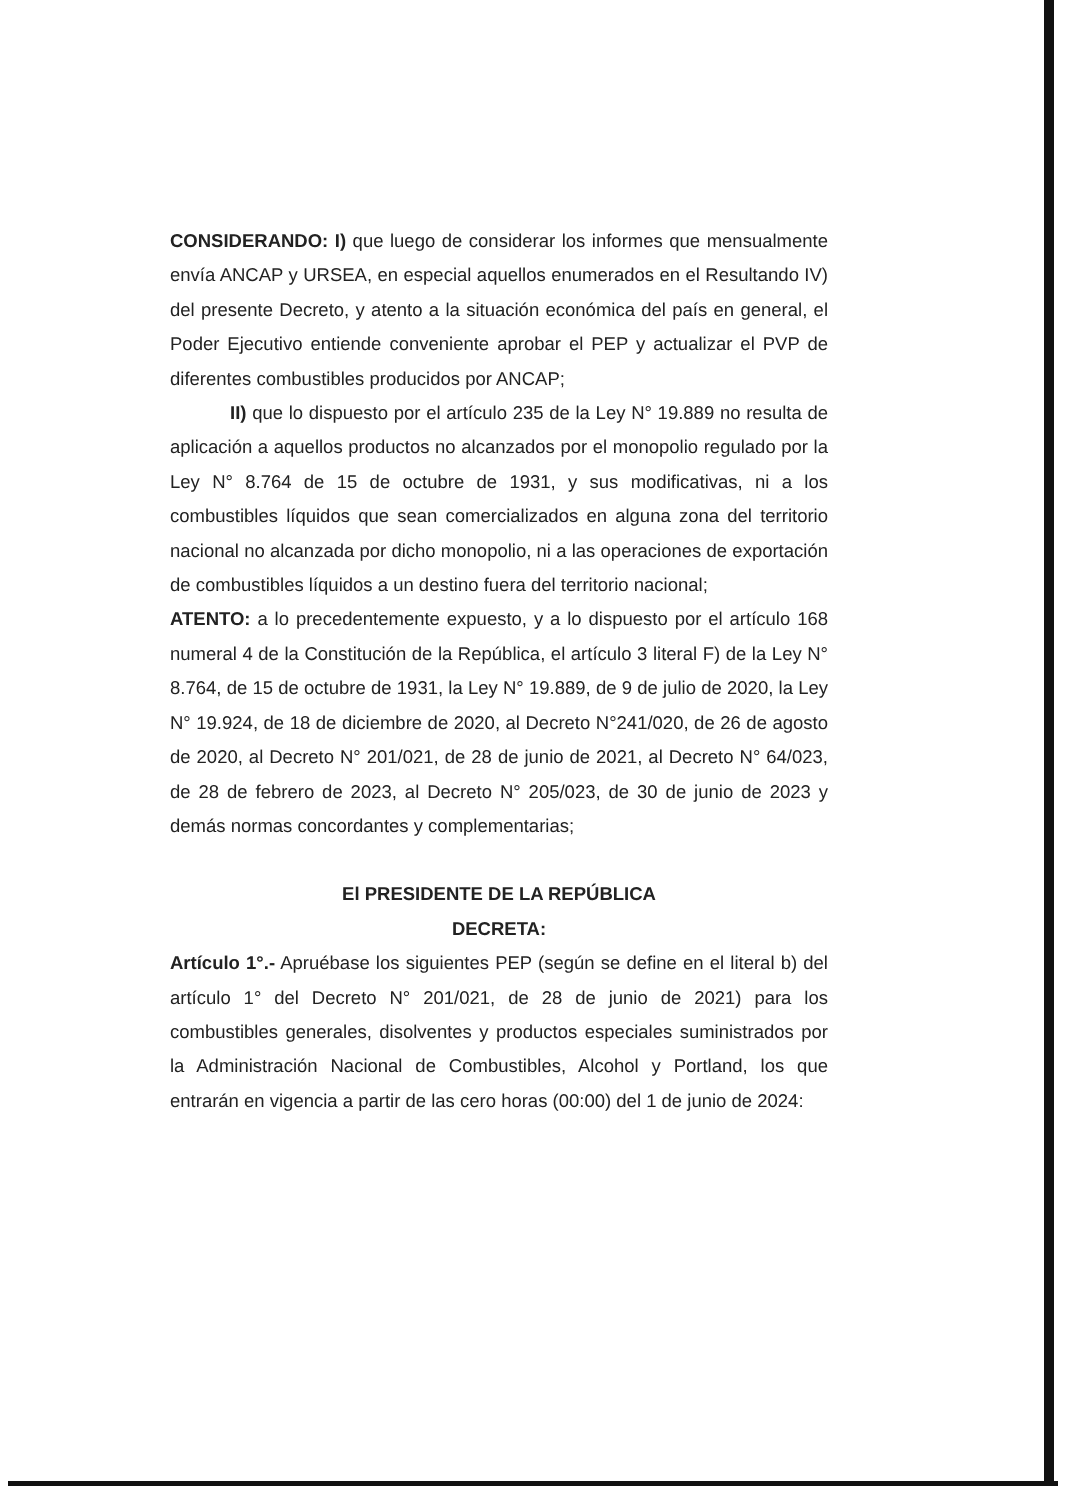CONSIDERANDO: I) que luego de considerar los informes que mensualmente envía ANCAP y URSEA, en especial aquellos enumerados en el Resultando IV) del presente Decreto, y atento a la situación económica del país en general, el Poder Ejecutivo entiende conveniente aprobar el PEP y actualizar el PVP de diferentes combustibles producidos por ANCAP;
II) que lo dispuesto por el artículo 235 de la Ley N° 19.889 no resulta de aplicación a aquellos productos no alcanzados por el monopolio regulado por la Ley N° 8.764 de 15 de octubre de 1931, y sus modificativas, ni a los combustibles líquidos que sean comercializados en alguna zona del territorio nacional no alcanzada por dicho monopolio, ni a las operaciones de exportación de combustibles líquidos a un destino fuera del territorio nacional;
ATENTO: a lo precedentemente expuesto, y a lo dispuesto por el artículo 168 numeral 4 de la Constitución de la República, el artículo 3 literal F) de la Ley N° 8.764, de 15 de octubre de 1931, la Ley N° 19.889, de 9 de julio de 2020, la Ley N° 19.924, de 18 de diciembre de 2020, al Decreto N°241/020, de 26 de agosto de 2020, al Decreto N° 201/021, de 28 de junio de 2021, al Decreto N° 64/023, de 28 de febrero de 2023, al Decreto N° 205/023, de 30 de junio de 2023 y demás normas concordantes y complementarias;
El PRESIDENTE DE LA REPÚBLICA
DECRETA:
Artículo 1°.- Apruébase los siguientes PEP (según se define en el literal b) del artículo 1° del Decreto N° 201/021, de 28 de junio de 2021) para los combustibles generales, disolventes y productos especiales suministrados por la Administración Nacional de Combustibles, Alcohol y Portland, los que entrarán en vigencia a partir de las cero horas (00:00) del 1 de junio de 2024: